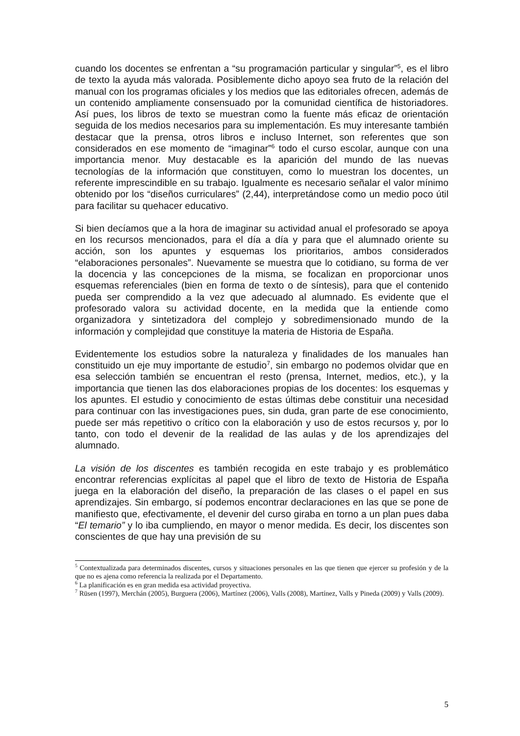cuando los docentes se enfrentan a “su programación particular y singular”<sup>5</sup>, es el libro de texto la ayuda más valorada. Posiblemente dicho apoyo sea fruto de la relación del manual con los programas oficiales y los medios que las editoriales ofrecen, además de un contenido ampliamente consensuado por la comunidad científica de historiadores. Así pues, los libros de texto se muestran como la fuente más eficaz de orientación seguida de los medios necesarios para su implementación. Es muy interesante también destacar que la prensa, otros libros e incluso Internet, son referentes que son considerados en ese momento de “imaginar”<sup>6</sup> todo el curso escolar, aunque con una importancia menor. Muy destacable es la aparición del mundo de las nuevas tecnologías de la información que constituyen, como lo muestran los docentes, un referente imprescindible en su trabajo. Igualmente es necesario señalar el valor mínimo obtenido por los “diseños curriculares” (2,44), interpretándose como un medio poco útil para facilitar su quehacer educativo.
Si bien decíamos que a la hora de imaginar su actividad anual el profesorado se apoya en los recursos mencionados, para el día a día y para que el alumnado oriente su acción, son los apuntes y esquemas los prioritarios, ambos considerados “elaboraciones personales”. Nuevamente se muestra que lo cotidiano, su forma de ver la docencia y las concepciones de la misma, se focalizan en proporcionar unos esquemas referenciales (bien en forma de texto o de síntesis), para que el contenido pueda ser comprendido a la vez que adecuado al alumnado. Es evidente que el profesorado valora su actividad docente, en la medida que la entiende como organizadora y sintetizadora del complejo y sobredimensionado mundo de la información y complejidad que constituye la materia de Historia de España.
Evidentemente los estudios sobre la naturaleza y finalidades de los manuales han constituido un eje muy importante de estudio<sup>7</sup>, sin embargo no podemos olvidar que en esa selección también se encuentran el resto (prensa, Internet, medios, etc.), y la importancia que tienen las dos elaboraciones propias de los docentes: los esquemas y los apuntes. El estudio y conocimiento de estas últimas debe constituir una necesidad para continuar con las investigaciones pues, sin duda, gran parte de ese conocimiento, puede ser más repetitivo o crítico con la elaboración y uso de estos recursos y, por lo tanto, con todo el devenir de la realidad de las aulas y de los aprendizajes del alumnado.
La visión de los discentes es también recogida en este trabajo y es problemático encontrar referencias explícitas al papel que el libro de texto de Historia de España juega en la elaboración del diseño, la preparación de las clases o el papel en sus aprendizajes. Sin embargo, sí podemos encontrar declaraciones en las que se pone de manifiesto que, efectivamente, el devenir del curso giraba en torno a un plan pues daba “El temario” y lo iba cumpliendo, en mayor o menor medida. Es decir, los discentes son conscientes de que hay una previsión de su
<sup>5</sup> Contextualizada para determinados discentes, cursos y situaciones personales en las que tienen que ejercer su profesión y de la que no es ajena como referencia la realizada por el Departamento.
<sup>6</sup> La planificación es en gran medida esa actividad proyectiva.
<sup>7</sup> Rüsen (1997), Merchán (2005), Burguera (2006), Martínez (2006), Valls (2008), Martínez, Valls y Pineda (2009) y Valls (2009).
5